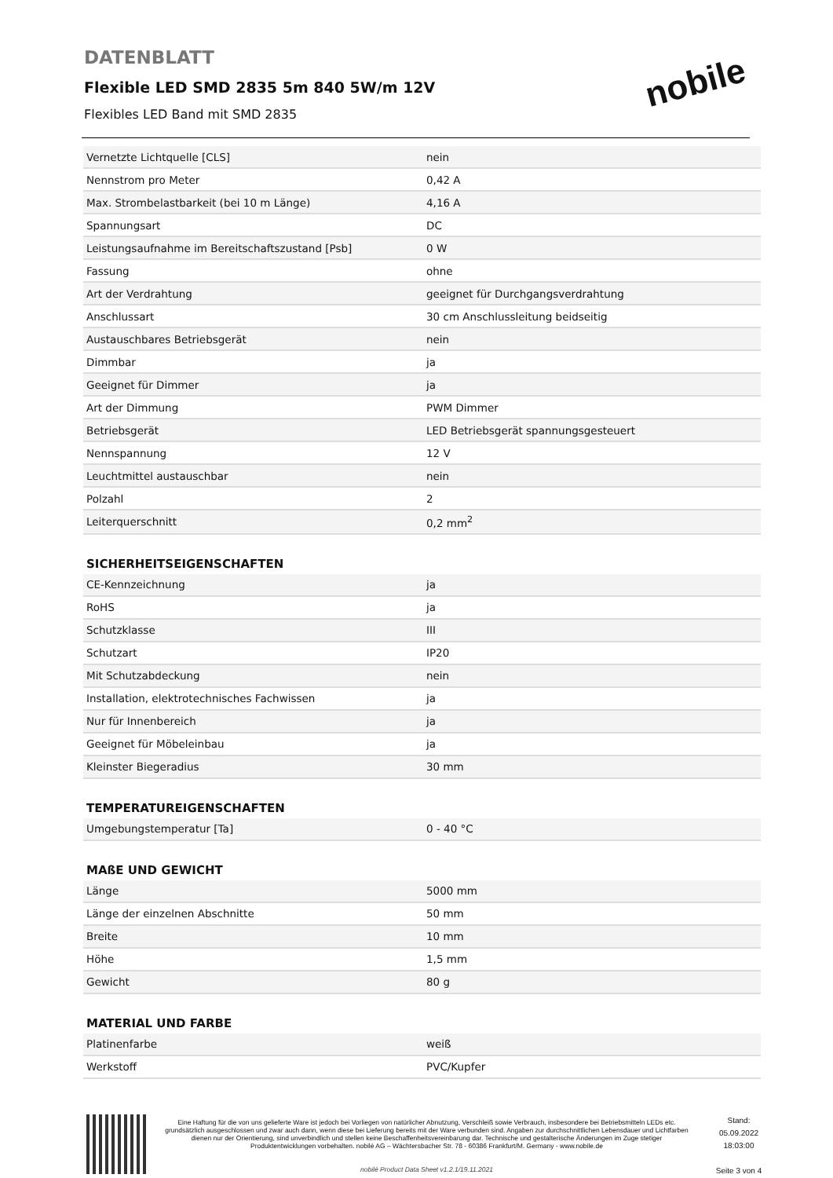DATENBLATT
Flexible LED SMD 2835 5m 840 5W/m 12V
Flexibles LED Band mit SMD 2835
nobile
| Vernetzte Lichtquelle [CLS] | nein |
| Nennstrom pro Meter | 0,42 A |
| Max. Strombelastbarkeit (bei 10 m Länge) | 4,16 A |
| Spannungsart | DC |
| Leistungsaufnahme im Bereitschaftszustand [Psb] | 0 W |
| Fassung | ohne |
| Art der Verdrahtung | geeignet für Durchgangsverdrahtung |
| Anschlussart | 30 cm Anschlussleitung beidseitig |
| Austauschbares Betriebsgerät | nein |
| Dimmbar | ja |
| Geeignet für Dimmer | ja |
| Art der Dimmung | PWM Dimmer |
| Betriebsgerät | LED Betriebsgerät spannungsgesteuert |
| Nennspannung | 12 V |
| Leuchtmittel austauschbar | nein |
| Polzahl | 2 |
| Leiterquerschnitt | 0,2 mm<sup>2</sup> |
SICHERHEITSEIGENSCHAFTEN
| CE-Kennzeichnung | ja |
| RoHS | ja |
| Schutzklasse | III |
| Schutzart | IP20 |
| Mit Schutzabdeckung | nein |
| Installation, elektrotechnisches Fachwissen | ja |
| Nur für Innenbereich | ja |
| Geeignet für Möbeleinbau | ja |
| Kleinster Biegeradius | 30 mm |
TEMPERATUREIGENSCHAFTEN
| Umgebungstemperatur [Ta] | 0 - 40 °C |
MAßE UND GEWICHT
| Länge | 5000 mm |
| Länge der einzelnen Abschnitte | 50 mm |
| Breite | 10 mm |
| Höhe | 1,5 mm |
| Gewicht | 80 g |
MATERIAL UND FARBE
| Platinenfarbe | weiß |
| Werkstoff | PVC/Kupfer |
Eine Haftung für die von uns gelieferte Ware ist jedoch bei Vorliegen von natürlicher Abnutzung, Verschleiß sowie Verbrauch, insbesondere bei Betriebsmitteln LEDs etc. grundsätzlich ausgeschlossen und zwar auch dann, wenn diese bei Lieferung bereits mit der Ware verbunden sind. Angaben zur durchschnittlichen Lebensdauer und Lichtfarben dienen nur der Orientierung, sind unverbindlich und stellen keine Beschaffenheitsvereinbarung dar. Technische und gestalterische Änderungen im Zuge stetiger Produktentwicklungen vorbehalten. nobilé AG – Wächtersbacher Str. 78 - 60386 Frankfurt/M. Germany - www.nobile.de
nobilé Product Data Sheet v1.2.1/19.11.2021
Stand:
05.09.2022
18:03:00
Seite 3 von 4